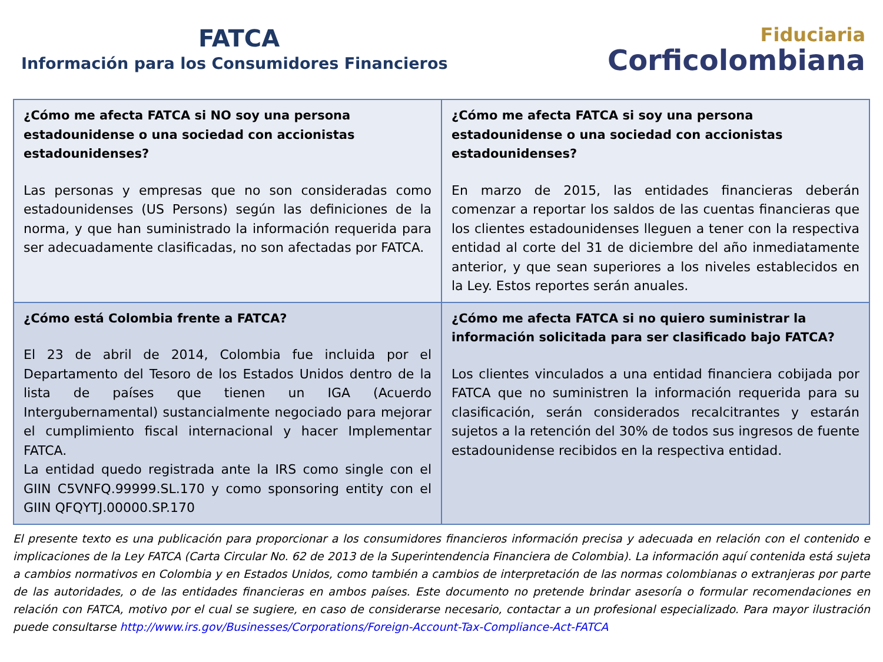FATCA
Información para los Consumidores Financieros
Fiduciaria
Corficolombiana
| ¿Cómo me afecta FATCA si NO soy una persona estadounidense o una sociedad con accionistas estadounidenses? Las personas y empresas que no son consideradas como estadounidenses (US Persons) según las definiciones de la norma, y que han suministrado la información requerida para ser adecuadamente clasificadas, no son afectadas por FATCA. | ¿Cómo me afecta FATCA si soy una persona estadounidense o una sociedad con accionistas estadounidenses? En marzo de 2015, las entidades financieras deberán comenzar a reportar los saldos de las cuentas financieras que los clientes estadounidenses lleguen a tener con la respectiva entidad al corte del 31 de diciembre del año inmediatamente anterior, y que sean superiores a los niveles establecidos en la Ley. Estos reportes serán anuales. |
| ¿Cómo está Colombia frente a FATCA? El 23 de abril de 2014, Colombia fue incluida por el Departamento del Tesoro de los Estados Unidos dentro de la lista de países que tienen un IGA (Acuerdo Intergubernamental) sustancialmente negociado para mejorar el cumplimiento fiscal internacional y hacer Implementar FATCA. La entidad quedo registrada ante la IRS como single con el GIIN C5VNFQ.99999.SL.170 y como sponsoring entity con el GIIN QFQYTJ.00000.SP.170 | ¿Cómo me afecta FATCA si no quiero suministrar la información solicitada para ser clasificado bajo FATCA? Los clientes vinculados a una entidad financiera cobijada por FATCA que no suministren la información requerida para su clasificación, serán considerados recalcitrantes y estarán sujetos a la retención del 30% de todos sus ingresos de fuente estadounidense recibidos en la respectiva entidad. |
El presente texto es una publicación para proporcionar a los consumidores financieros información precisa y adecuada en relación con el contenido e implicaciones de la Ley FATCA (Carta Circular No. 62 de 2013 de la Superintendencia Financiera de Colombia). La información aquí contenida está sujeta a cambios normativos en Colombia y en Estados Unidos, como también a cambios de interpretación de las normas colombianas o extranjeras por parte de las autoridades, o de las entidades financieras en ambos países. Este documento no pretende brindar asesoría o formular recomendaciones en relación con FATCA, motivo por el cual se sugiere, en caso de considerarse necesario, contactar a un profesional especializado. Para mayor ilustración puede consultarse http://www.irs.gov/Businesses/Corporations/Foreign-Account-Tax-Compliance-Act-FATCA